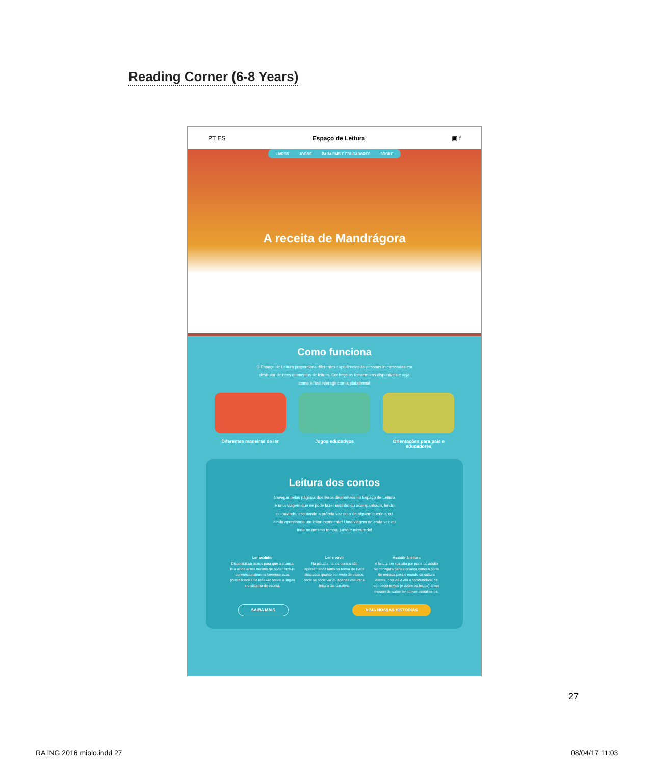Reading Corner (6-8 Years)
PT ES Espaço de Leitura ▣ f
LIVROS JOGOS PARA PAIS E EDUCADORES SOBRE
A receita de Mandrágora
Como funciona
O Espaço de Leitura proporciona diferentes experiências às pessoas interessadas em desfrutar de ricos momentos de leitura. Conheça as ferramentas disponíveis e veja como é fácil interagir com a plataforma!
Diferentes maneiras de ler
Jogos educativos Orientações para pais e educadores
Leitura dos contos
Navegar pelas páginas dos livros disponíveis no Espaço de Leitura é uma viagem que se pode fazer sozinho ou acompanhado, lendo ou ouvindo, escutando a própria voz ou a de alguém querido, ou ainda apreciando um leitor experiente! Uma viagem de cada vez ou tudo ao mesmo tempo, junto e misturado!
Ler sozinho
Disponibilizar textos para que a criança leia ainda antes mesmo de poder fazê-lo convencionalmente favorece suas possibilidades de reflexão sobre a língua e o sistema de escrita.
Ler e ouvir
Na plataforma, os contos são apresentados tanto na forma de livros ilustrados quanto por meio de vídeos, onde se pode ver ou apenas escutar a leitura da narrativa.
Assistir à leitura
A leitura em voz alta por parte do adulto se configura para a criança como a porta de entrada para o mundo da cultura escrita, pois dá a ela a oportunidade de conhecer textos (e sobre os textos) antes mesmo de saber ler convencionalmente.
SAIBA MAIS VEJA NOSSAS HISTÓRIAS
27
RA ING 2016 miolo.indd 27 08/04/17 11:03